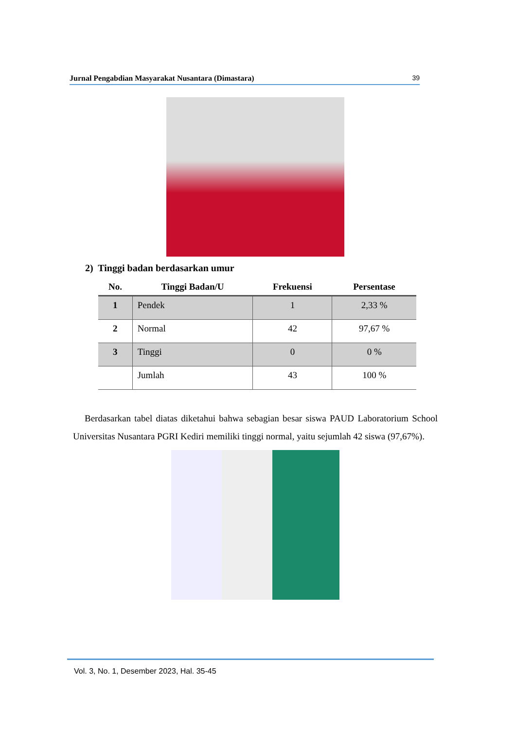Jurnal Pengabdian Masyarakat Nusantara (Dimastara) 39
2) Tinggi badan berdasarkan umur
| No. | Tinggi Badan/U | Frekuensi | Persentase |
| --- | --- | --- | --- |
| 1 | Pendek | 1 | 2,33 % |
| 2 | Normal | 42 | 97,67 % |
| 3 | Tinggi | 0 | 0 % |
| | Jumlah | 43 | 100 % |
Berdasarkan tabel diatas diketahui bahwa sebagian besar siswa PAUD Laboratorium School Universitas Nusantara PGRI Kediri memiliki tinggi normal, yaitu sejumlah 42 siswa (97,67%).
Vol. 3, No. 1, Desember 2023, Hal. 35-45